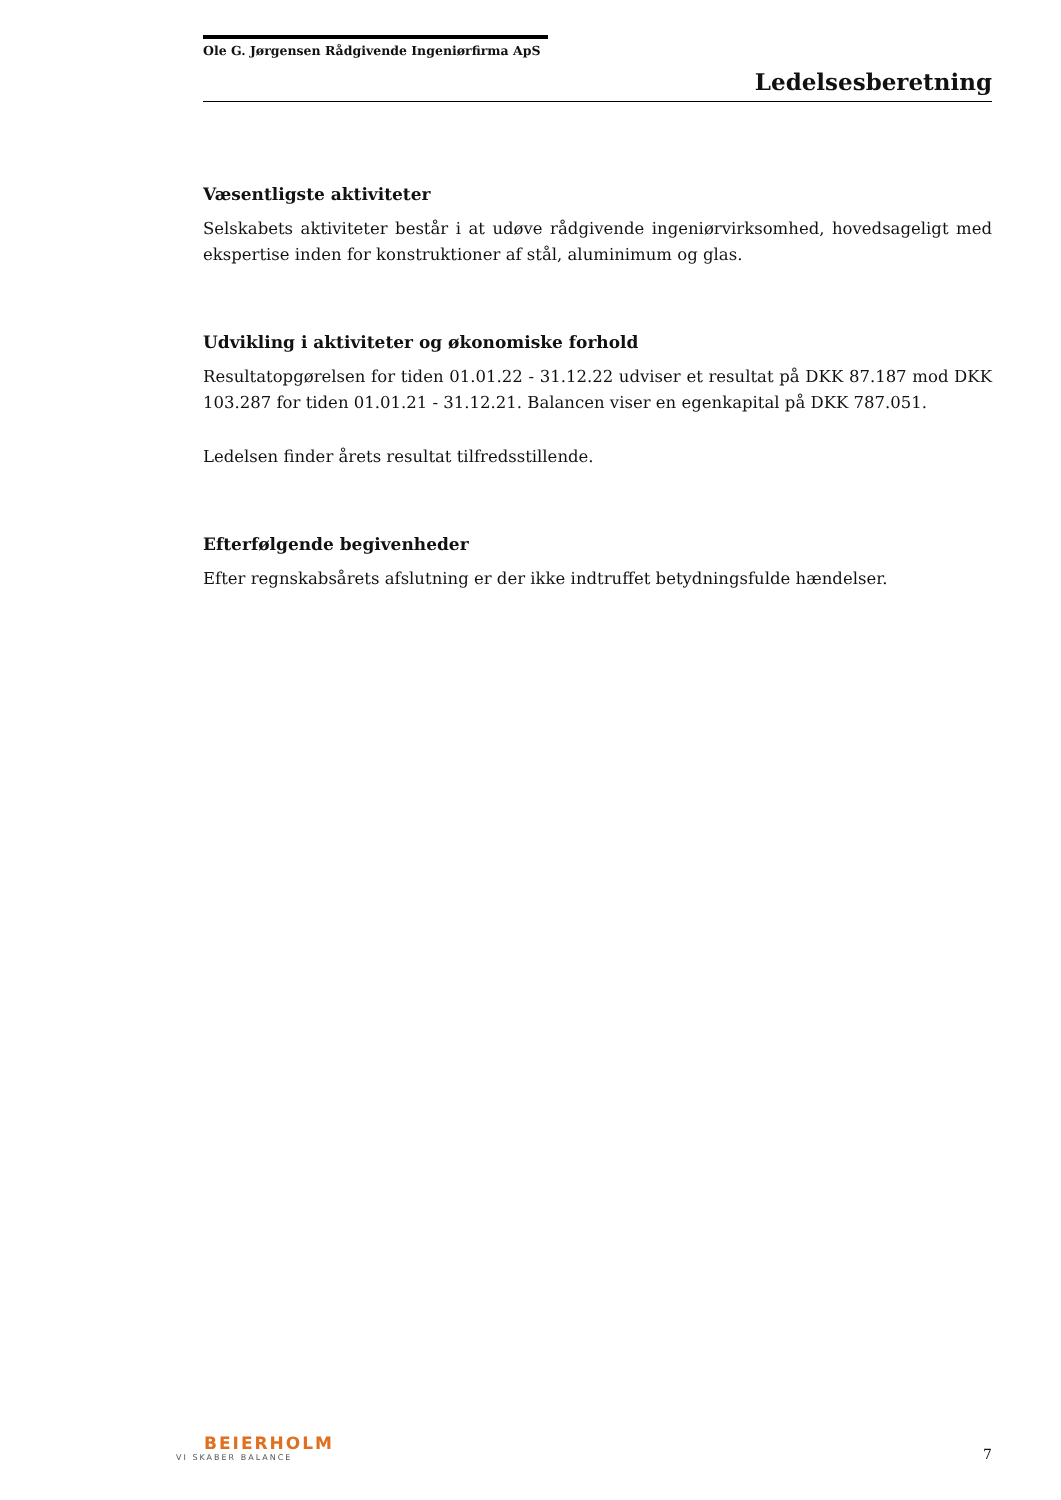Ole G. Jørgensen Rådgivende Ingeniørfirma ApS
Ledelsesberetning
Væsentligste aktiviteter
Selskabets aktiviteter består i at udøve rådgivende ingeniørvirksomhed, hovedsageligt med ekspertise inden for konstruktioner af stål, aluminimum og glas.
Udvikling i aktiviteter og økonomiske forhold
Resultatopgørelsen for tiden 01.01.22 - 31.12.22 udviser et resultat på DKK 87.187 mod DKK 103.287 for tiden 01.01.21 - 31.12.21. Balancen viser en egenkapital på DKK 787.051.
Ledelsen finder årets resultat tilfredsstillende.
Efterfølgende begivenheder
Efter regnskabsårets afslutning er der ikke indtruffet betydningsfulde hændelser.
BEIERHOLM
VI SKABER BALANCE
7